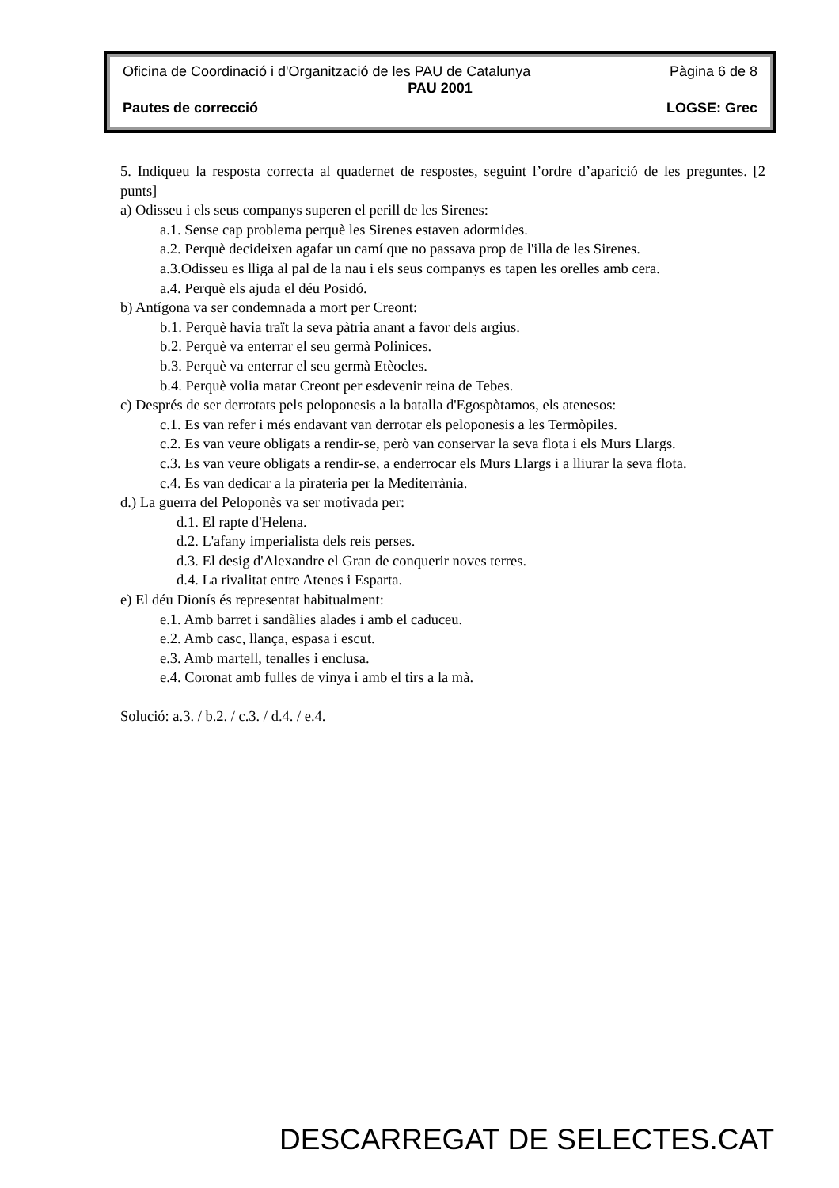Oficina de Coordinació i d'Organització de les PAU de Catalunya Pàgina 6 de 8
PAU 2001
Pautes de correcció LOGSE: Grec
5. Indiqueu la resposta correcta al quadernet de respostes, seguint l’ordre d’aparició de les preguntes. [2 punts]
a) Odisseu i els seus companys superen el perill de les Sirenes:
a.1. Sense cap problema perquè les Sirenes estaven adormides.
a.2. Perquè decideixen agafar un camí que no passava prop de l'illa de les Sirenes.
a.3.Odisseu es lliga al pal de la nau i els seus companys es tapen les orelles amb cera.
a.4. Perquè els ajuda el déu Posidó.
b) Antígona va ser condemnada a mort per Creont:
b.1. Perquè havia traït la seva pàtria anant a favor dels argius.
b.2. Perquè va enterrar el seu germà Polinices.
b.3. Perquè va enterrar el seu germà Etèocles.
b.4. Perquè volia matar Creont per esdevenir reina de Tebes.
c) Després de ser derrotats pels peloponesis a la batalla d'Egospòtamos, els atenesos:
c.1. Es van refer i més endavant van derrotar els peloponesis a les Termòpiles.
c.2. Es van veure obligats a rendir-se, però van conservar la seva flota i els Murs Llargs.
c.3. Es van veure obligats a rendir-se, a enderrocar els Murs Llargs i a lliurar la seva flota.
c.4. Es van dedicar a la pirateria per la Mediterrània.
d.) La guerra del Peloponès va ser motivada per:
d.1. El rapte d'Helena.
d.2. L'afany imperialista dels reis perses.
d.3. El desig d'Alexandre el Gran de conquerir noves terres.
d.4. La rivalitat entre Atenes i Esparta.
e) El déu Dionís és representat habitualment:
e.1. Amb barret i sandàlies alades i amb el caduceu.
e.2. Amb casc, llança, espasa i escut.
e.3. Amb martell, tenalles i enclusa.
e.4. Coronat amb fulles de vinya i amb el tirs a la mà.
Solució: a.3. / b.2. / c.3. / d.4. / e.4.
DESCARREGAT DE SELECTES.CAT